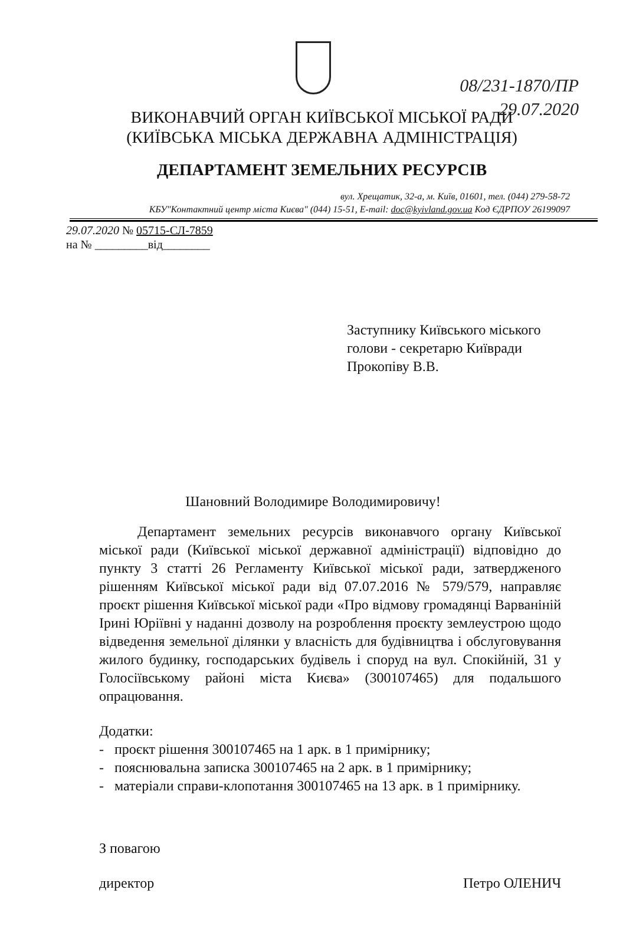08/231-1870/ПР
29.07.2020
ВИКОНАВЧИЙ ОРГАН КИЇВСЬКОЇ МІСЬКОЇ РАДИ
(КИЇВСЬКА МІСЬКА ДЕРЖАВНА АДМІНІСТРАЦІЯ)
ДЕПАРТАМЕНТ ЗЕМЕЛЬНИХ РЕСУРСІВ
вул. Хрещатик, 32-а, м. Київ, 01601, тел. (044) 279-58-72
КБУ"Контактний центр міста Києва" (044) 15-51, E-mail: doc@kyivland.gov.ua Код ЄДРПОУ 26199097
29.07.2020 № 05715-СЛ-7859
на № _________від________
Заступнику Київського міського
голови - секретарю Київради
Прокопіву В.В.
Шановний Володимире Володимировичу!
Департамент земельних ресурсів виконавчого органу Київської міської ради (Київської міської державної адміністрації) відповідно до пункту 3 статті 26 Регламенту Київської міської ради, затвердженого рішенням Київської міської ради від 07.07.2016 № 579/579, направляє проєкт рішення Київської міської ради «Про відмову громадянці Варваніній Ірині Юріївні у наданні дозволу на розроблення проєкту землеустрою щодо відведення земельної ділянки у власність для будівництва і обслуговування жилого будинку, господарських будівель і споруд на вул. Спокійній, 31 у Голосіївському районі міста Києва» (300107465) для подальшого опрацювання.
Додатки:
- проєкт рішення 300107465 на 1 арк. в 1 примірнику;
- пояснювальна записка 300107465 на 2 арк. в 1 примірнику;
- матеріали справи-клопотання 300107465 на 13 арк. в 1 примірнику.
З повагою
директор Петро ОЛЕНИЧ